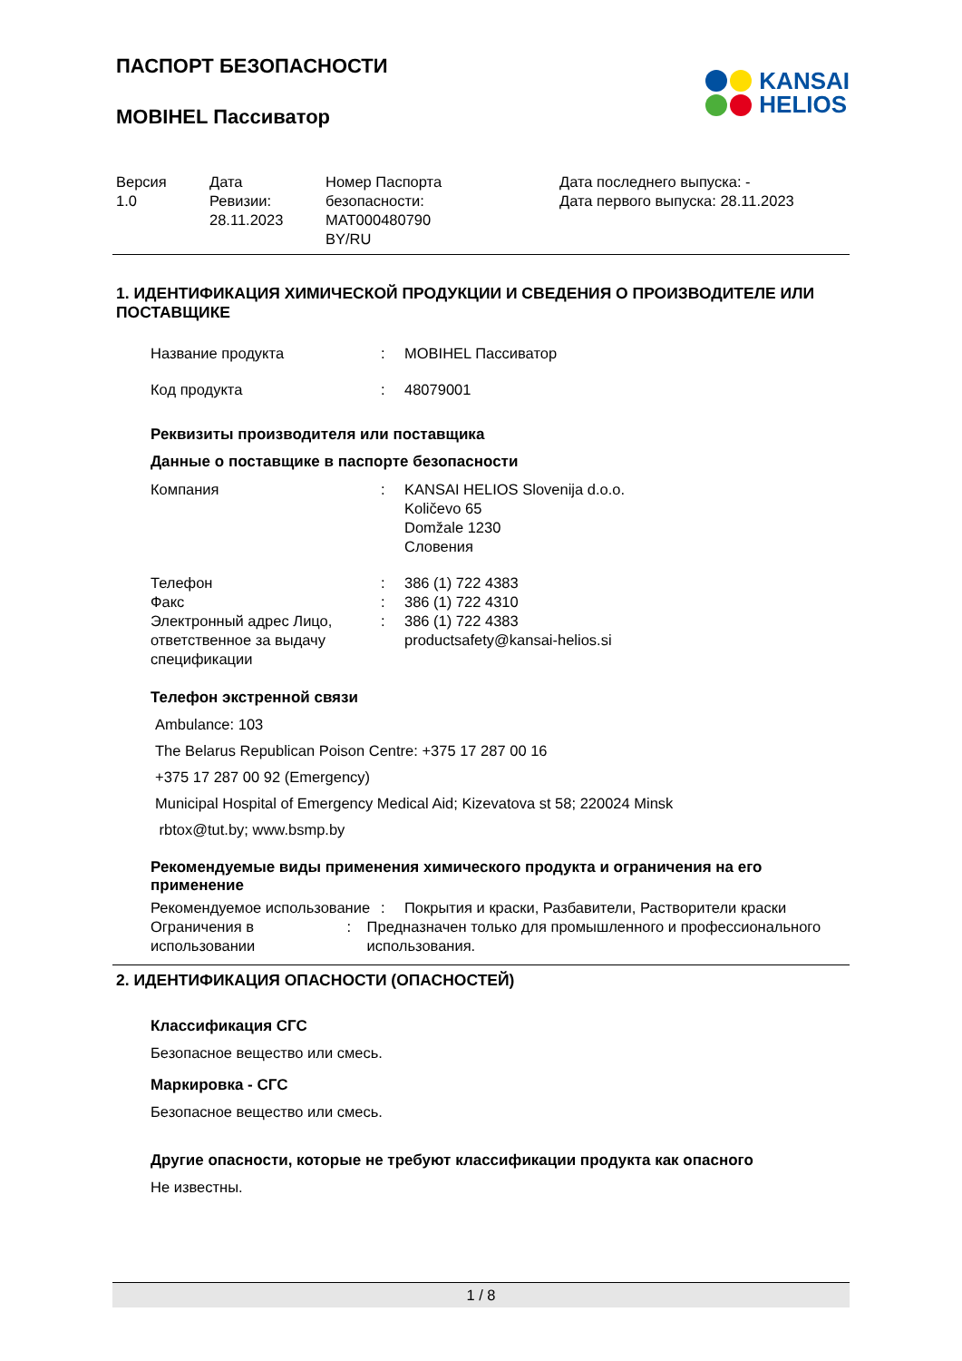ПАСПОРТ БЕЗОПАСНОСТИ
MOBIHEL Пассиватор
KANSAI
HELIOS
| Версия 1.0 | Дата Ревизии: 28.11.2023 | Номер Паспорта безопасности: MAT000480790 BY/RU | Дата последнего выпуска: - Дата первого выпуска: 28.11.2023 |
1. ИДЕНТИФИКАЦИЯ ХИМИЧЕСКОЙ ПРОДУКЦИИ И СВЕДЕНИЯ О ПРОИЗВОДИТЕЛЕ ИЛИ ПОСТАВЩИКЕ
Название продукта : MOBIHEL Пассиватор
Код продукта : 48079001
Реквизиты производителя или поставщика
Данные о поставщике в паспорте безопасности
Компания : KANSAI HELIOS Slovenija d.o.o.
Količevo 65
Domžale 1230
Словения
Телефон : 386 (1) 722 4383
Факс : 386 (1) 722 4310
Электронный адрес Лицо, ответственное за выдачу спецификации
: 386 (1) 722 4383
productsafety@kansai-helios.si
Телефон экстренной связи
Ambulance: 103
The Belarus Republican Poison Centre: +375 17 287 00 16
+375 17 287 00 92 (Emergency)
Municipal Hospital of Emergency Medical Aid; Kizevatova st 58; 220024 Minsk
rbtox@tut.by; www.bsmp.by
Рекомендуемые виды применения химического продукта и ограничения на его применение
Рекомендуемое использование
: Покрытия и краски, Разбавители, Растворители краски
Ограничения в использовании
: Предназначен только для промышленного и профессионального использования.
2. ИДЕНТИФИКАЦИЯ ОПАСНОСТИ (ОПАСНОСТЕЙ)
Классификация СГС
Безопасное вещество или смесь.
Маркировка - СГС
Безопасное вещество или смесь.
Другие опасности, которые не требуют классификации продукта как опасного
Не известны.
1 / 8